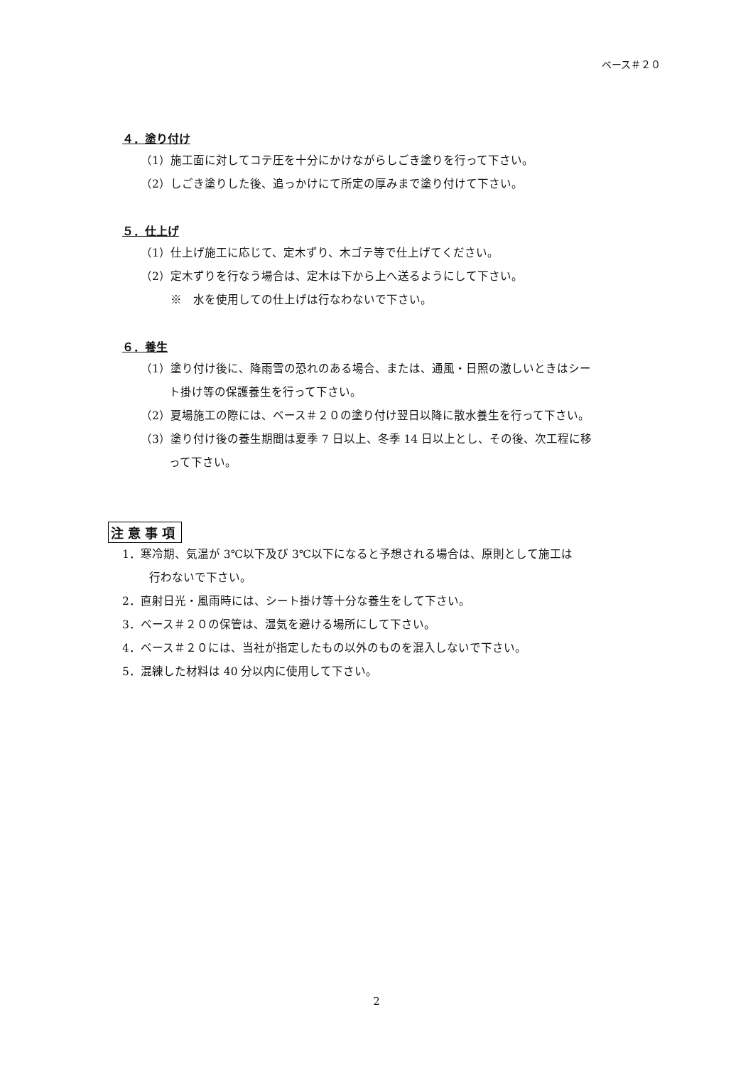ベース＃２０
４．塗り付け
（1）施工面に対してコテ圧を十分にかけながらしごき塗りを行って下さい。
（2）しごき塗りした後、追っかけにて所定の厚みまで塗り付けて下さい。
５．仕上げ
（1）仕上げ施工に応じて、定木ずり、木ゴテ等で仕上げてください。
（2）定木ずりを行なう場合は、定木は下から上へ送るようにして下さい。
※　水を使用しての仕上げは行なわないで下さい。
６．養生
（1）塗り付け後に、降雨雪の恐れのある場合、または、通風・日照の激しいときはシー
ト掛け等の保護養生を行って下さい。
（2）夏場施工の際には、ベース＃２０の塗り付け翌日以降に散水養生を行って下さい。
（3）塗り付け後の養生期間は夏季 7 日以上、冬季 14 日以上とし、その後、次工程に移
って下さい。
注意事項
1．寒冷期、気温が 3℃以下及び 3℃以下になると予想される場合は、原則として施工は
行わないで下さい。
2．直射日光・風雨時には、シート掛け等十分な養生をして下さい。
3．ベース＃２０の保管は、湿気を避ける場所にして下さい。
4．ベース＃２０には、当社が指定したもの以外のものを混入しないで下さい。
5．混練した材料は 40 分以内に使用して下さい。
2